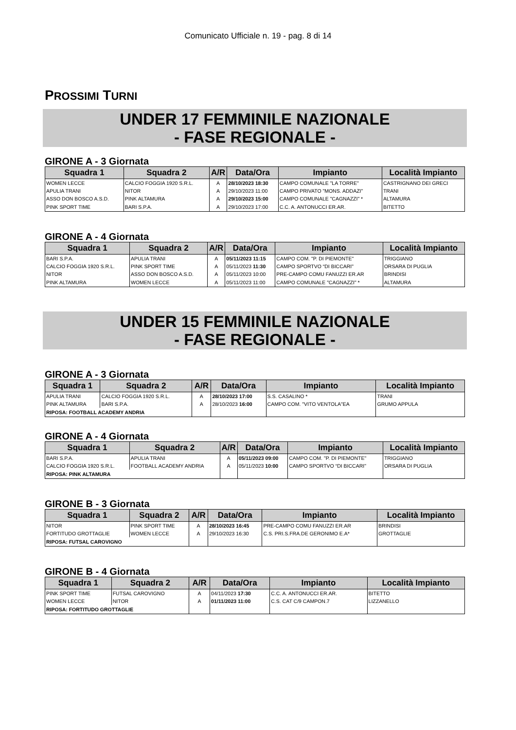Comunicato Ufficiale n. 19 - pag. 8 di 14
PROSSIMI TURNI
UNDER 17 FEMMINILE NAZIONALE
- FASE REGIONALE -
GIRONE A - 3 Giornata
| Squadra 1 | Squadra 2 | A/R | Data/Ora | Impianto | Località Impianto |
| --- | --- | --- | --- | --- | --- |
| WOMEN LECCE | CALCIO FOGGIA 1920 S.R.L. | A | 28/10/2023 18:30 | CAMPO COMUNALE "LA TORRE" | CASTRIGNANO DEI GRECI |
| APULIA TRANI | NITOR | A | 29/10/2023 11:00 | CAMPO PRIVATO "MONS. ADDAZI" | TRANI |
| ASSO DON BOSCO A.S.D. | PINK ALTAMURA | A | 29/10/2023 15:00 | CAMPO COMUNALE "CAGNAZZI" * | ALTAMURA |
| PINK SPORT TIME | BARI S.P.A. | A | 29/10/2023 17:00 | C.C. A. ANTONUCCI ER.AR. | BITETTO |
GIRONE A - 4 Giornata
| Squadra 1 | Squadra 2 | A/R | Data/Ora | Impianto | Località Impianto |
| --- | --- | --- | --- | --- | --- |
| BARI S.P.A. | APULIA TRANI | A | 05/11/2023 11:15 | CAMPO COM. "P. DI PIEMONTE" | TRIGGIANO |
| CALCIO FOGGIA 1920 S.R.L. | PINK SPORT TIME | A | 05/11/2023 11:30 | CAMPO SPORTVO “DI BICCARI" | ORSARA DI PUGLIA |
| NITOR | ASSO DON BOSCO A.S.D. | A | 05/11/2023 10:00 | PRE-CAMPO COMU FANUZZI ER.AR | BRINDISI |
| PINK ALTAMURA | WOMEN LECCE | A | 05/11/2023 11:00 | CAMPO COMUNALE "CAGNAZZI" * | ALTAMURA |
UNDER 15 FEMMINILE NAZIONALE
- FASE REGIONALE -
GIRONE A - 3 Giornata
| Squadra 1 | Squadra 2 | A/R | Data/Ora | Impianto | Località Impianto |
| --- | --- | --- | --- | --- | --- |
| APULIA TRANI | CALCIO FOGGIA 1920 S.R.L. | A | 28/10/2023 17:00 | S.S. CASALINO * | TRANI |
| PINK ALTAMURA | BARI S.P.A. | A | 28/10/2023 16:00 | CAMPO COM. "VITO VENTOLA"EA | GRUMO APPULA |
| RIPOSA: FOOTBALL ACADEMY ANDRIA | | | | | |
GIRONE A - 4 Giornata
| Squadra 1 | Squadra 2 | A/R | Data/Ora | Impianto | Località Impianto |
| --- | --- | --- | --- | --- | --- |
| BARI S.P.A. | APULIA TRANI | A | 05/11/2023 09:00 | CAMPO COM. "P. DI PIEMONTE" | TRIGGIANO |
| CALCIO FOGGIA 1920 S.R.L. | FOOTBALL ACADEMY ANDRIA | A | 05/11/2023 10:00 | CAMPO SPORTVO “DI BICCARI" | ORSARA DI PUGLIA |
| RIPOSA: PINK ALTAMURA | | | | | |
GIRONE B - 3 Giornata
| Squadra 1 | Squadra 2 | A/R | Data/Ora | Impianto | Località Impianto |
| --- | --- | --- | --- | --- | --- |
| NITOR | PINK SPORT TIME | A | 28/10/2023 16:45 | PRE-CAMPO COMU FANUZZI ER.AR | BRINDISI |
| FORTITUDO GROTTAGLIE | WOMEN LECCE | A | 29/10/2023 16:30 | C.S. PRI.S.FRA.DE GERONIMO E.A* | GROTTAGLIE |
| RIPOSA: FUTSAL CAROVIGNO | | | | | |
GIRONE B - 4 Giornata
| Squadra 1 | Squadra 2 | A/R | Data/Ora | Impianto | Località Impianto |
| --- | --- | --- | --- | --- | --- |
| PINK SPORT TIME | FUTSAL CAROVIGNO | A | 04/11/2023 17:30 | C.C. A. ANTONUCCI ER.AR. | BITETTO |
| WOMEN LECCE | NITOR | A | 01/11/2023 11:00 | C.S. CAT C/9 CAMPON.7 | LIZZANELLO |
| RIPOSA: FORTITUDO GROTTAGLIE | | | | | |